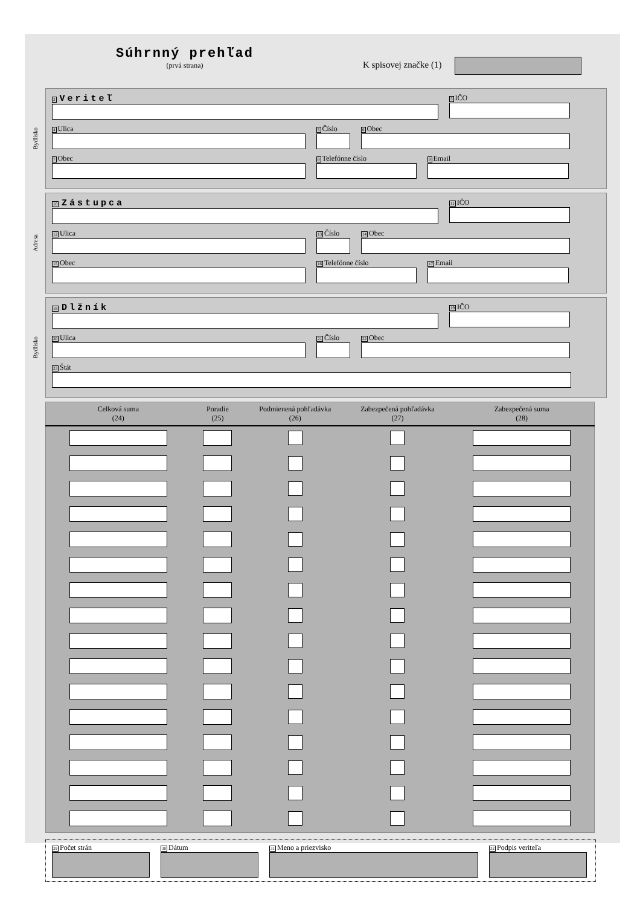Súhrnný prehľad
(prvá strana)
K spisovej značke (1)
Bydlisko
2 Veriteľ
3 IČO
4 Ulica
5 Číslo
6 Obec
7 Obec
8 Telefónne číslo
9 Email
Adresa
10 Zástupca
11 IČO
12 Ulica
13 Číslo
14 Obec
15 Obec
16 Telefónne číslo
17 Email
Bydlisko
18 Dlžník
19 IČO
20 Ulica
21 Číslo
22 Obec
23 Štát
| Celková suma (24) | Poradie (25) | Podmienená pohľadávka (26) | Zabezpečená pohľadávka (27) | Zabezpečená suma (28) |
| --- | --- | --- | --- | --- |
29 Počet strán
30 Dátum
31 Meno a priezvisko
32 Podpis veriteľa